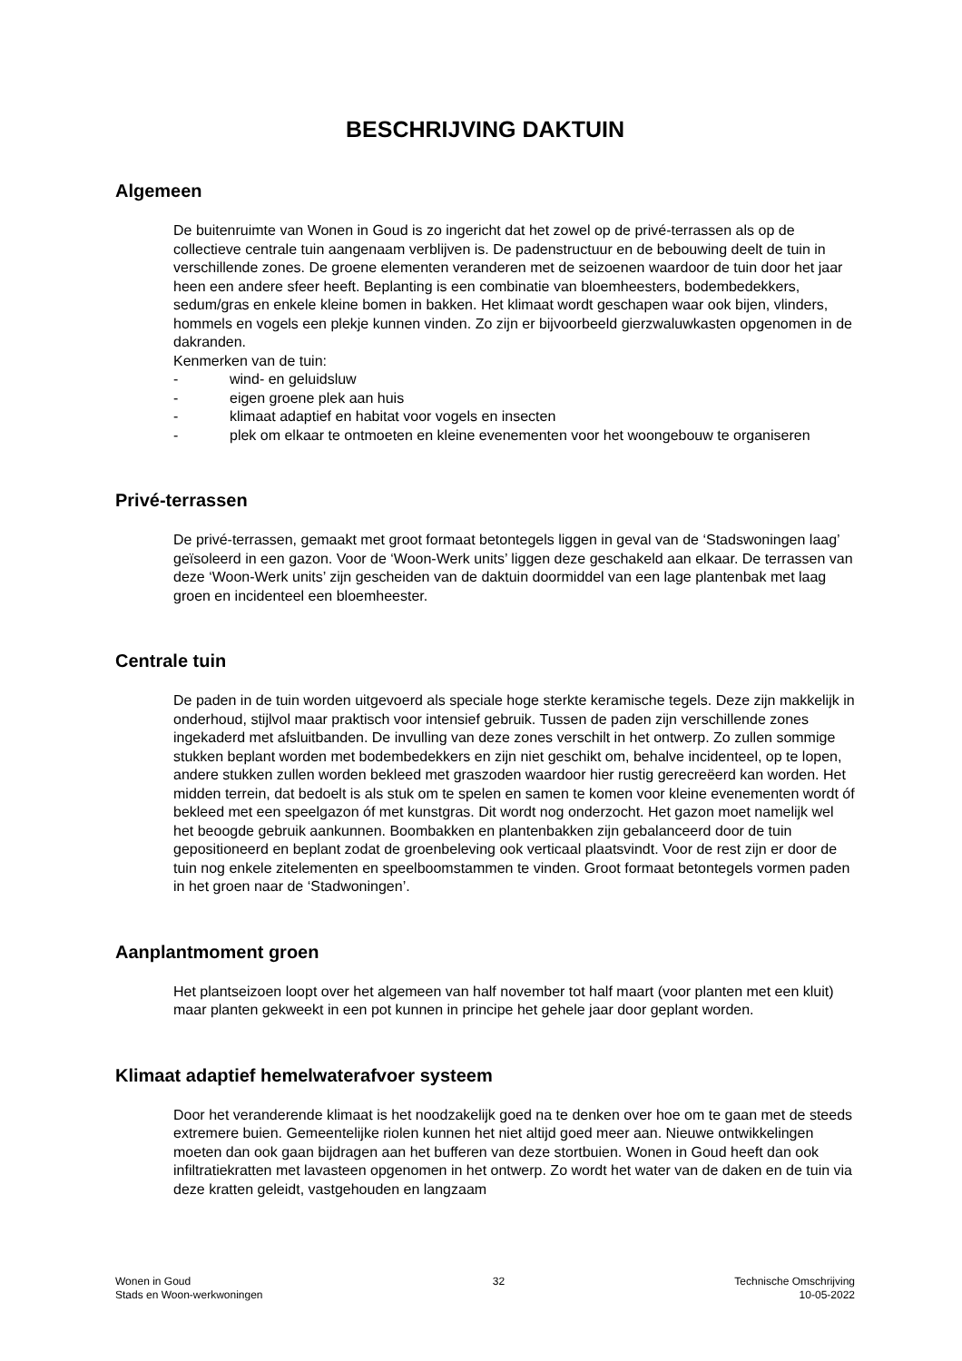BESCHRIJVING DAKTUIN
Algemeen
De buitenruimte van Wonen in Goud is zo ingericht dat het zowel op de privé-terrassen als op de collectieve centrale tuin aangenaam verblijven is. De padenstructuur en de bebouwing deelt de tuin in verschillende zones. De groene elementen veranderen met de seizoenen waardoor de tuin door het jaar heen een andere sfeer heeft. Beplanting is een combinatie van bloemheesters, bodembedekkers, sedum/gras en enkele kleine bomen in bakken. Het klimaat wordt geschapen waar ook bijen, vlinders, hommels en vogels een plekje kunnen vinden. Zo zijn er bijvoorbeeld gierzwaluwkasten opgenomen in de dakranden.
Kenmerken van de tuin:
- wind- en geluidsluw
- eigen groene plek aan huis
- klimaat adaptief en habitat voor vogels en insecten
- plek om elkaar te ontmoeten en kleine evenementen voor het woongebouw te organiseren
Privé-terrassen
De privé-terrassen, gemaakt met groot formaat betontegels liggen in geval van de ‘Stadswoningen laag’ geïsoleerd in een gazon. Voor de ‘Woon-Werk units’ liggen deze geschakeld aan elkaar. De terrassen van deze ‘Woon-Werk units’ zijn gescheiden van de daktuin doormiddel van een lage plantenbak met laag groen en incidenteel een bloemheester.
Centrale tuin
De paden in de tuin worden uitgevoerd als speciale hoge sterkte keramische tegels. Deze zijn makkelijk in onderhoud, stijlvol maar praktisch voor intensief gebruik. Tussen de paden zijn verschillende zones ingekaderd met afsluitbanden. De invulling van deze zones verschilt in het ontwerp. Zo zullen sommige stukken beplant worden met bodembedekkers en zijn niet geschikt om, behalve incidenteel, op te lopen, andere stukken zullen worden bekleed met graszoden waardoor hier rustig gerecreëerd kan worden. Het midden terrein, dat bedoelt is als stuk om te spelen en samen te komen voor kleine evenementen wordt óf bekleed met een speelgazon óf met kunstgras. Dit wordt nog onderzocht. Het gazon moet namelijk wel het beoogde gebruik aankunnen. Boombakken en plantenbakken zijn gebalanceerd door de tuin gepositioneerd en beplant zodat de groenbeleving ook verticaal plaatsvindt. Voor de rest zijn er door de tuin nog enkele zitelementen en speelboomstammen te vinden. Groot formaat betontegels vormen paden in het groen naar de ‘Stadwoningen’.
Aanplantmoment groen
Het plantseizoen loopt over het algemeen van half november tot half maart (voor planten met een kluit) maar planten gekweekt in een pot kunnen in principe het gehele jaar door geplant worden.
Klimaat adaptief hemelwaterafvoer systeem
Door het veranderende klimaat is het noodzakelijk goed na te denken over hoe om te gaan met de steeds extremere buien. Gemeentelijke riolen kunnen het niet altijd goed meer aan. Nieuwe ontwikkelingen moeten dan ook gaan bijdragen aan het bufferen van deze stortbuien. Wonen in Goud heeft dan ook infiltratiekratten met lavasteen opgenomen in het ontwerp. Zo wordt het water van de daken en de tuin via deze kratten geleidt, vastgehouden en langzaam
Wonen in Goud
Stads en Woon-werkwoningen
32 Technische Omschrijving
10-05-2022